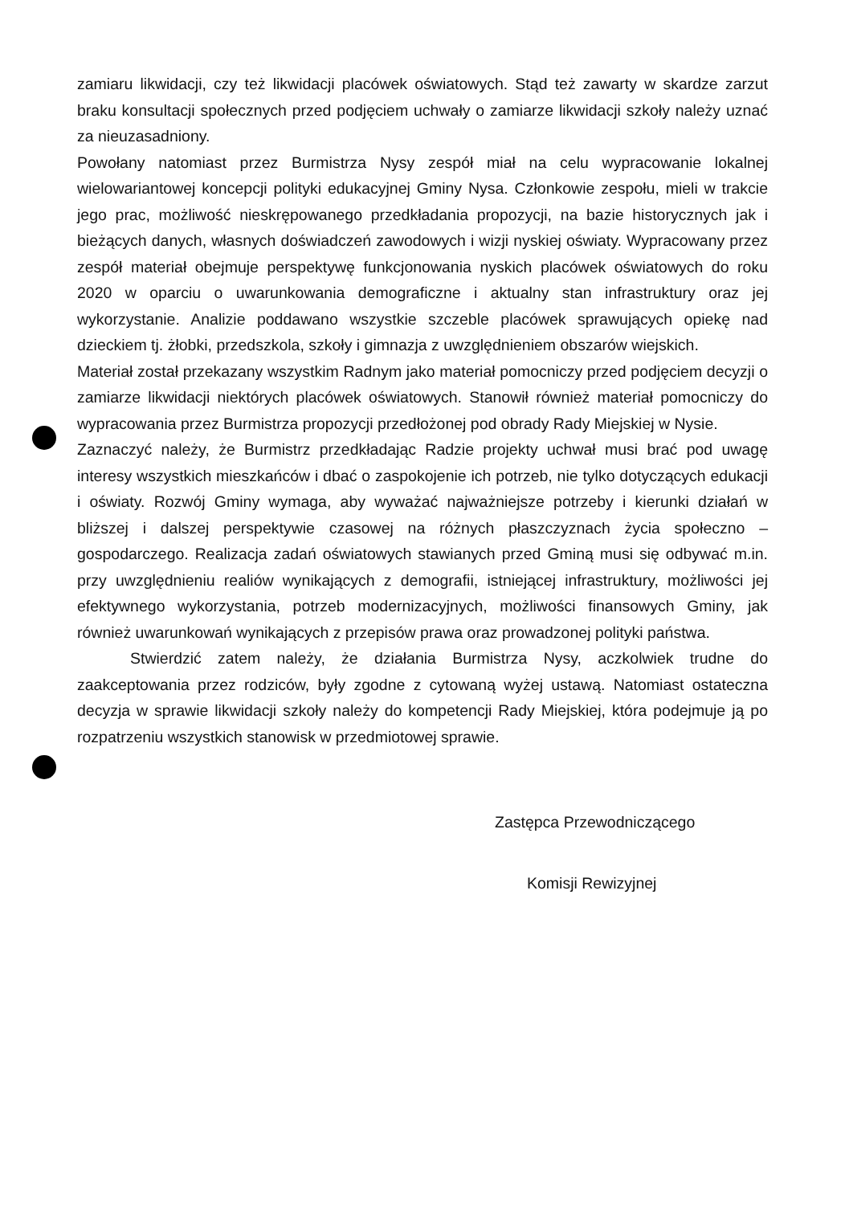zamiaru likwidacji, czy też likwidacji placówek oświatowych. Stąd też zawarty w skardze zarzut braku konsultacji społecznych przed podjęciem uchwały o zamiarze likwidacji szkoły należy uznać za nieuzasadniony.
Powołany natomiast przez Burmistrza Nysy zespół miał na celu wypracowanie lokalnej wielowariantowej koncepcji polityki edukacyjnej Gminy Nysa. Członkowie zespołu, mieli w trakcie jego prac, możliwość nieskrępowanego przedkładania propozycji, na bazie historycznych jak i bieżących danych, własnych doświadczeń zawodowych i wizji nyskiej oświaty. Wypracowany przez zespół materiał obejmuje perspektywę funkcjonowania nyskich placówek oświatowych do roku 2020 w oparciu o uwarunkowania demograficzne i aktualny stan infrastruktury oraz jej wykorzystanie. Analizie poddawano wszystkie szczeble placówek sprawujących opiekę nad dzieckiem tj. żłobki, przedszkola, szkoły i gimnazja z uwzględnieniem obszarów wiejskich.
Materiał został przekazany wszystkim Radnym jako materiał pomocniczy przed podjęciem decyzji o zamiarze likwidacji niektórych placówek oświatowych. Stanowił również materiał pomocniczy do wypracowania przez Burmistrza propozycji przedłożonej pod obrady Rady Miejskiej w Nysie.
Zaznaczyć należy, że Burmistrz przedkładając Radzie projekty uchwał musi brać pod uwagę interesy wszystkich mieszkańców i dbać o zaspokojenie ich potrzeb, nie tylko dotyczących edukacji i oświaty. Rozwój Gminy wymaga, aby wyważać najważniejsze potrzeby i kierunki działań w bliższej i dalszej perspektywie czasowej na różnych płaszczyznach życia społeczno – gospodarczego. Realizacja zadań oświatowych stawianych przed Gminą musi się odbywać m.in. przy uwzględnieniu realiów wynikających z demografii, istniejącej infrastruktury, możliwości jej efektywnego wykorzystania, potrzeb modernizacyjnych, możliwości finansowych Gminy, jak również uwarunkowań wynikających z przepisów prawa oraz prowadzonej polityki państwa.
Stwierdzić zatem należy, że działania Burmistrza Nysy, aczkolwiek trudne do zaakceptowania przez rodziców, były zgodne z cytowaną wyżej ustawą. Natomiast ostateczna decyzja w sprawie likwidacji szkoły należy do kompetencji Rady Miejskiej, która podejmuje ją po rozpatrzeniu wszystkich stanowisk w przedmiotowej sprawie.
Zastępca Przewodniczącego
Komisji Rewizyjnej